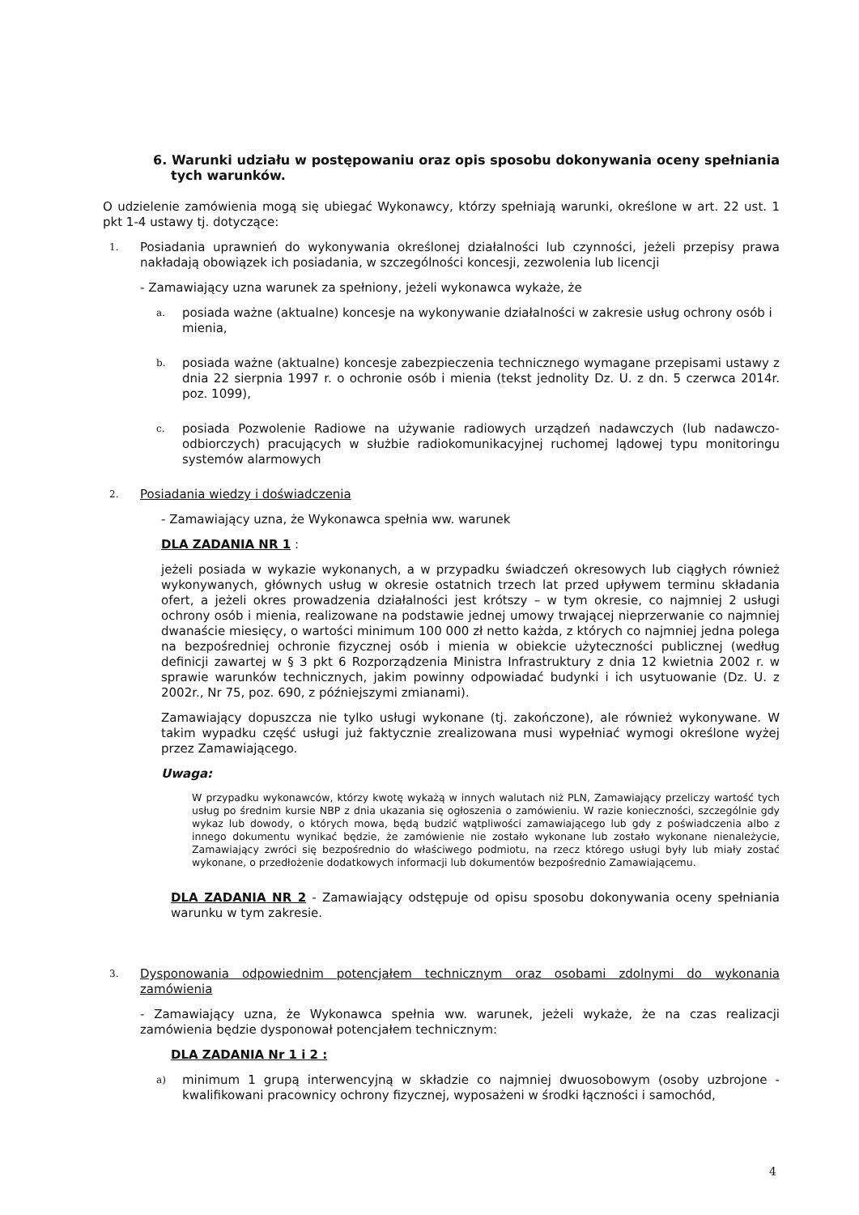6. Warunki udziału w postępowaniu oraz opis sposobu dokonywania oceny spełniania tych warunków.
O udzielenie zamówienia mogą się ubiegać Wykonawcy, którzy spełniają warunki, określone w art. 22 ust. 1 pkt 1-4 ustawy tj. dotyczące:
1.
Posiadania uprawnień do wykonywania określonej działalności lub czynności, jeżeli przepisy prawa nakładają obowiązek ich posiadania, w szczególności koncesji, zezwolenia lub licencji
- Zamawiający uzna warunek za spełniony, jeżeli wykonawca wykaże, że
a.
posiada ważne (aktualne) koncesje na wykonywanie działalności w zakresie usług ochrony osób i mienia,
b.
posiada ważne (aktualne) koncesje zabezpieczenia technicznego wymagane przepisami ustawy z dnia 22 sierpnia 1997 r. o ochronie osób i mienia (tekst jednolity Dz. U. z dn. 5 czerwca 2014r. poz. 1099),
c.
posiada Pozwolenie Radiowe na używanie radiowych urządzeń nadawczych (lub nadawczo-odbiorczych) pracujących w służbie radiokomunikacyjnej ruchomej lądowej typu monitoringu systemów alarmowych
2.
Posiadania wiedzy i doświadczenia
- Zamawiający uzna, że Wykonawca spełnia ww. warunek
DLA ZADANIA NR 1 :
jeżeli posiada w wykazie wykonanych, a w przypadku świadczeń okresowych lub ciągłych również wykonywanych, głównych usług w okresie ostatnich trzech lat przed upływem terminu składania ofert, a jeżeli okres prowadzenia działalności jest krótszy – w tym okresie, co najmniej 2 usługi ochrony osób i mienia, realizowane na podstawie jednej umowy trwającej nieprzerwanie co najmniej dwanaście miesięcy, o wartości minimum 100 000 zł netto każda, z których co najmniej jedna polega na bezpośredniej ochronie fizycznej osób i mienia w obiekcie użyteczności publicznej (według definicji zawartej w § 3 pkt 6 Rozporządzenia Ministra Infrastruktury z dnia 12 kwietnia 2002 r. w sprawie warunków technicznych, jakim powinny odpowiadać budynki i ich usytuowanie (Dz. U. z 2002r., Nr 75, poz. 690, z późniejszymi zmianami).
Zamawiający dopuszcza nie tylko usługi wykonane (tj. zakończone), ale również wykonywane. W takim wypadku część usługi już faktycznie zrealizowana musi wypełniać wymogi określone wyżej przez Zamawiającego.
Uwaga:
W przypadku wykonawców, którzy kwotę wykażą w innych walutach niż PLN, Zamawiający przeliczy wartość tych usług po średnim kursie NBP z dnia ukazania się ogłoszenia o zamówieniu. W razie konieczności, szczególnie gdy wykaz lub dowody, o których mowa, będą budzić wątpliwości zamawiającego lub gdy z poświadczenia albo z innego dokumentu wynikać będzie, że zamówienie nie zostało wykonane lub zostało wykonane nienależycie, Zamawiający zwróci się bezpośrednio do właściwego podmiotu, na rzecz którego usługi były lub miały zostać wykonane, o przedłożenie dodatkowych informacji lub dokumentów bezpośrednio Zamawiającemu.
DLA ZADANIA NR 2 - Zamawiający odstępuje od opisu sposobu dokonywania oceny spełniania warunku w tym zakresie.
3.
Dysponowania odpowiednim potencjałem technicznym oraz osobami zdolnymi do wykonania zamówienia
- Zamawiający uzna, że Wykonawca spełnia ww. warunek, jeżeli wykaże, że na czas realizacji zamówienia będzie dysponował potencjałem technicznym:
DLA ZADANIA Nr 1 i 2 :
a)
minimum 1 grupą interwencyjną w składzie co najmniej dwuosobowym (osoby uzbrojone - kwalifikowani pracownicy ochrony fizycznej, wyposażeni w środki łączności i samochód,
4